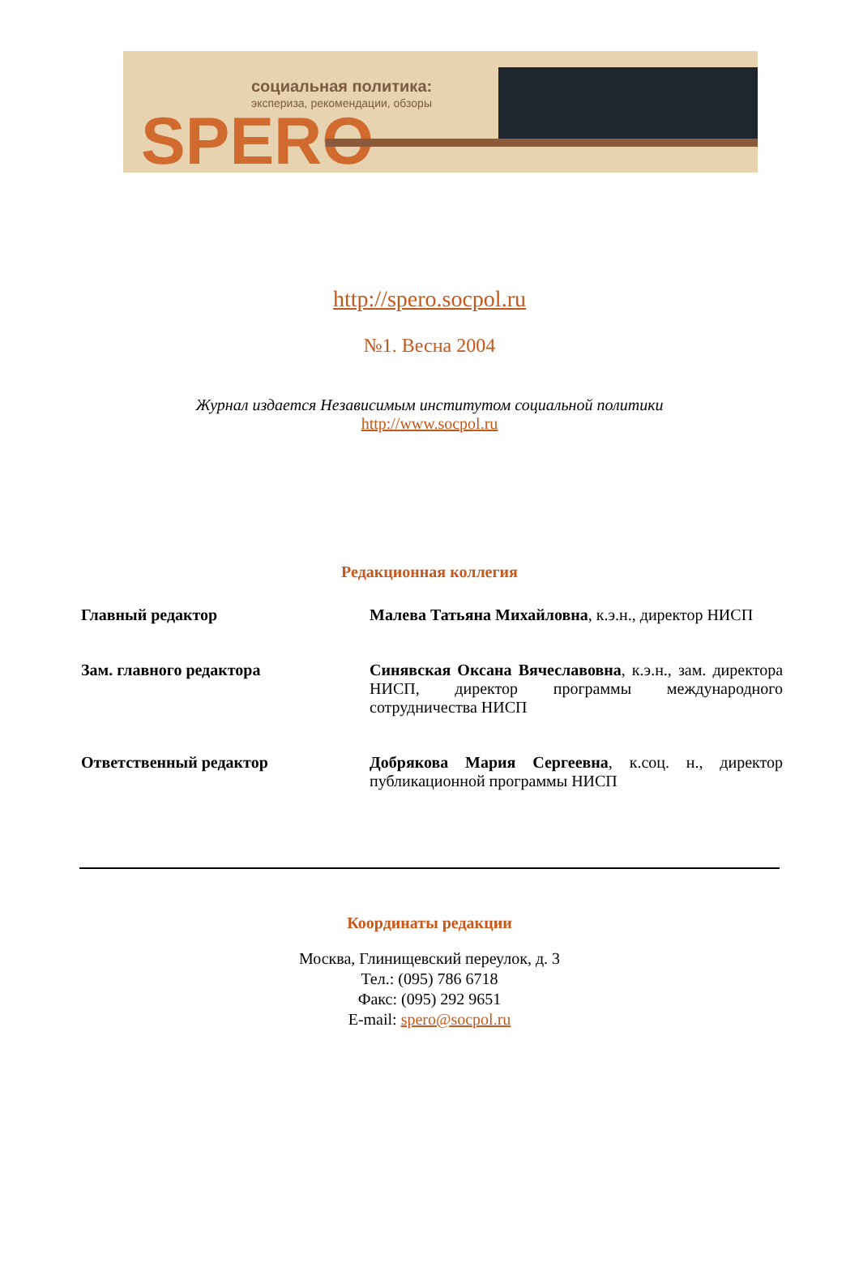социальная политика:
экспериза, рекомендации, обзоры
SPERO
http://spero.socpol.ru
№1. Весна 2004
Журнал издается Независимым институтом социальной политики
http://www.socpol.ru
Редакционная коллегия
| Главный редактор | Малева Татьяна Михайловна , к.э.н., директор НИСП |
| Зам. главного редактора | Синявская Оксана Вячеславовна , к.э.н., зам. директора НИСП, директор программы международного сотрудничества НИСП |
| Ответственный редактор | Добрякова Мария Сергеевна , к.соц. н., директор публикационной программы НИСП |
Координаты редакции
Москва, Глинищевский переулок, д. 3
Тел.: (095) 786 6718
Факс: (095) 292 9651
E-mail: spero@socpol.ru